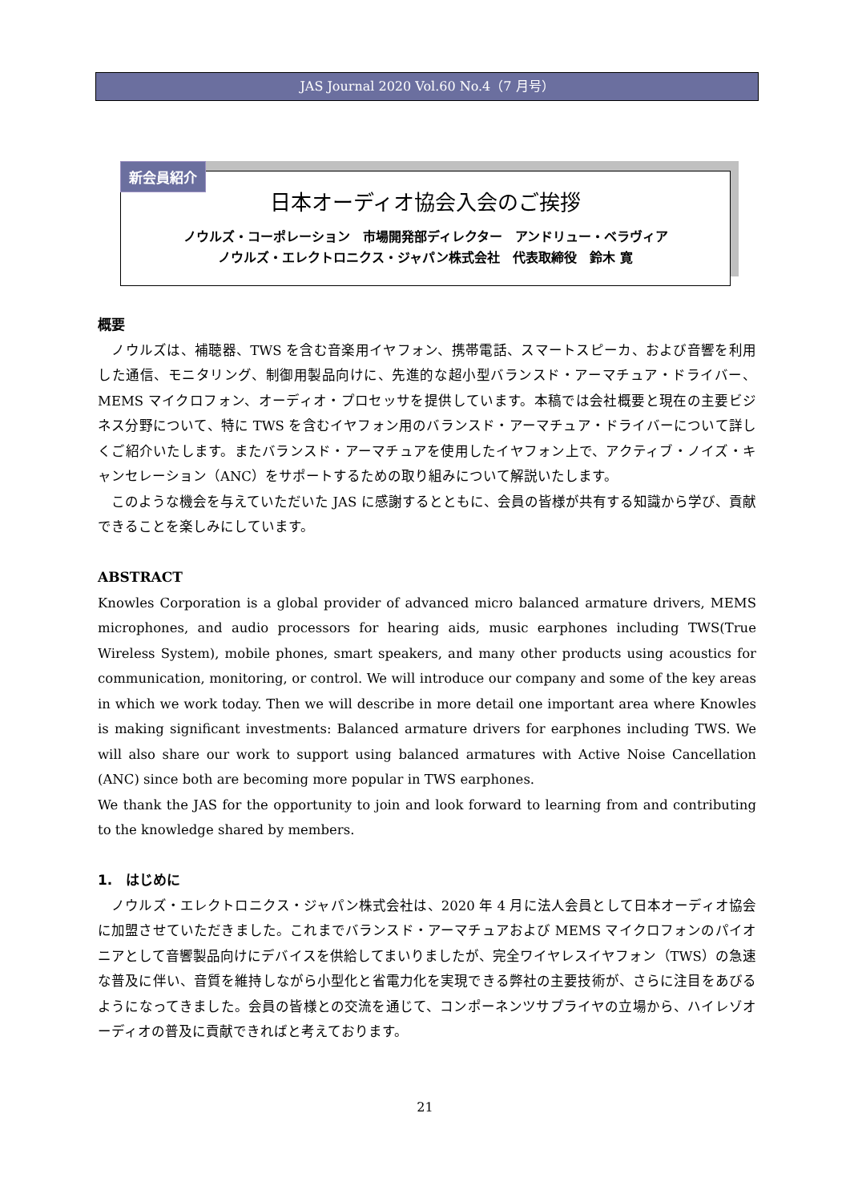JAS Journal 2020 Vol.60 No.4（7 月号）
新会員紹介
日本オーディオ協会入会のご挨拶
ノウルズ・コーポレーション　市場開発部ディレクター　アンドリュー・ベラヴィア
ノウルズ・エレクトロニクス・ジャパン株式会社　代表取締役　鈴木 寛
概要
　ノウルズは、補聴器、TWS を含む音楽用イヤフォン、携帯電話、スマートスピーカ、および音響を利用した通信、モニタリング、制御用製品向けに、先進的な超小型バランスド・アーマチュア・ドライバー、MEMS マイクロフォン、オーディオ・プロセッサを提供しています。本稿では会社概要と現在の主要ビジネス分野について、特に TWS を含むイヤフォン用のバランスド・アーマチュア・ドライバーについて詳しくご紹介いたします。またバランスド・アーマチュアを使用したイヤフォン上で、アクティブ・ノイズ・キャンセレーション（ANC）をサポートするための取り組みについて解説いたします。
　このような機会を与えていただいた JAS に感謝するとともに、会員の皆様が共有する知識から学び、貢献できることを楽しみにしています。
ABSTRACT
Knowles Corporation is a global provider of advanced micro balanced armature drivers, MEMS microphones, and audio processors for hearing aids, music earphones including TWS(True Wireless System), mobile phones, smart speakers, and many other products using acoustics for communication, monitoring, or control. We will introduce our company and some of the key areas in which we work today. Then we will describe in more detail one important area where Knowles is making significant investments: Balanced armature drivers for earphones including TWS. We will also share our work to support using balanced armatures with Active Noise Cancellation (ANC) since both are becoming more popular in TWS earphones.
We thank the JAS for the opportunity to join and look forward to learning from and contributing to the knowledge shared by members.
1.　はじめに
　ノウルズ・エレクトロニクス・ジャパン株式会社は、2020 年 4 月に法人会員として日本オーディオ協会に加盟させていただきました。これまでバランスド・アーマチュアおよび MEMS マイクロフォンのパイオニアとして音響製品向けにデバイスを供給してまいりましたが、完全ワイヤレスイヤフォン（TWS）の急速な普及に伴い、音質を維持しながら小型化と省電力化を実現できる弊社の主要技術が、さらに注目をあびるようになってきました。会員の皆様との交流を通じて、コンポーネンツサプライヤの立場から、ハイレゾオーディオの普及に貢献できればと考えております。
21